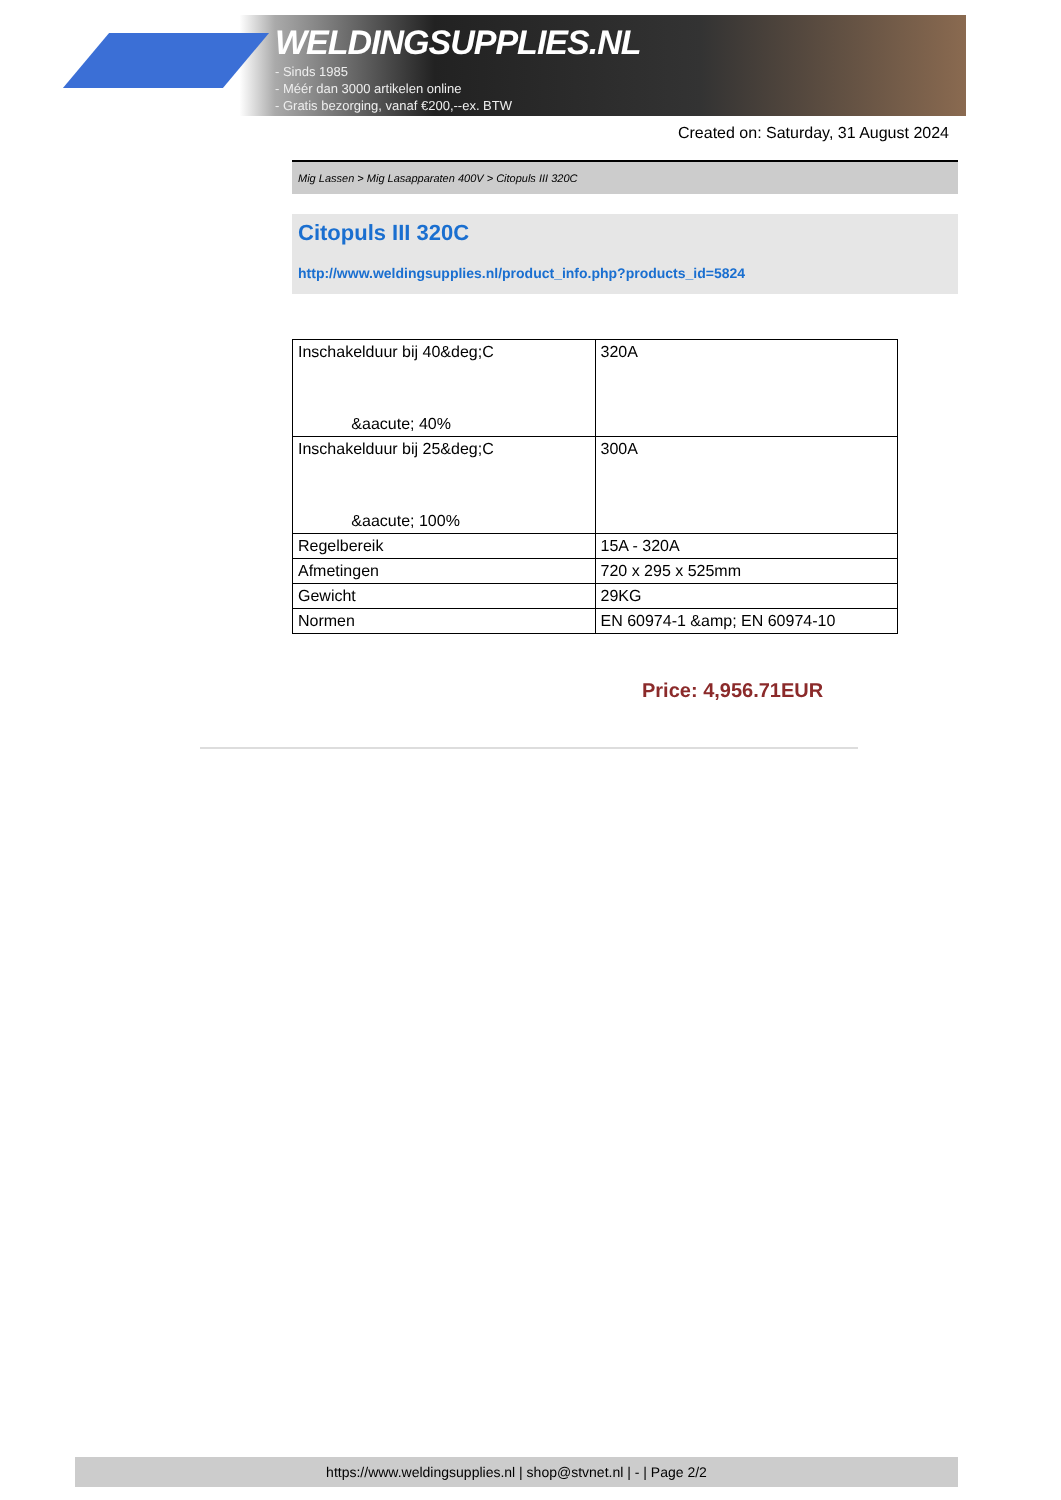WELDINGSUPPLIES.NL
- Sinds 1985
- Méér dan 3000 artikelen online
- Gratis bezorging, vanaf €200,--ex. BTW
Created on: Saturday, 31 August 2024
Mig Lassen > Mig Lasapparaten 400V > Citopuls III 320C
Citopuls III 320C
http://www.weldingsupplies.nl/product_info.php?products_id=5824
| Inschakelduur bij 40&deg;C &aacute; 40% | 320A |
| Inschakelduur bij 25&deg;C &aacute; 100% | 300A |
| Regelbereik | 15A - 320A |
| Afmetingen | 720 x 295 x 525mm |
| Gewicht | 29KG |
| Normen | EN 60974-1 &amp; EN 60974-10 |
Price: 4,956.71EUR
https://www.weldingsupplies.nl | shop@stvnet.nl | - | Page 2/2